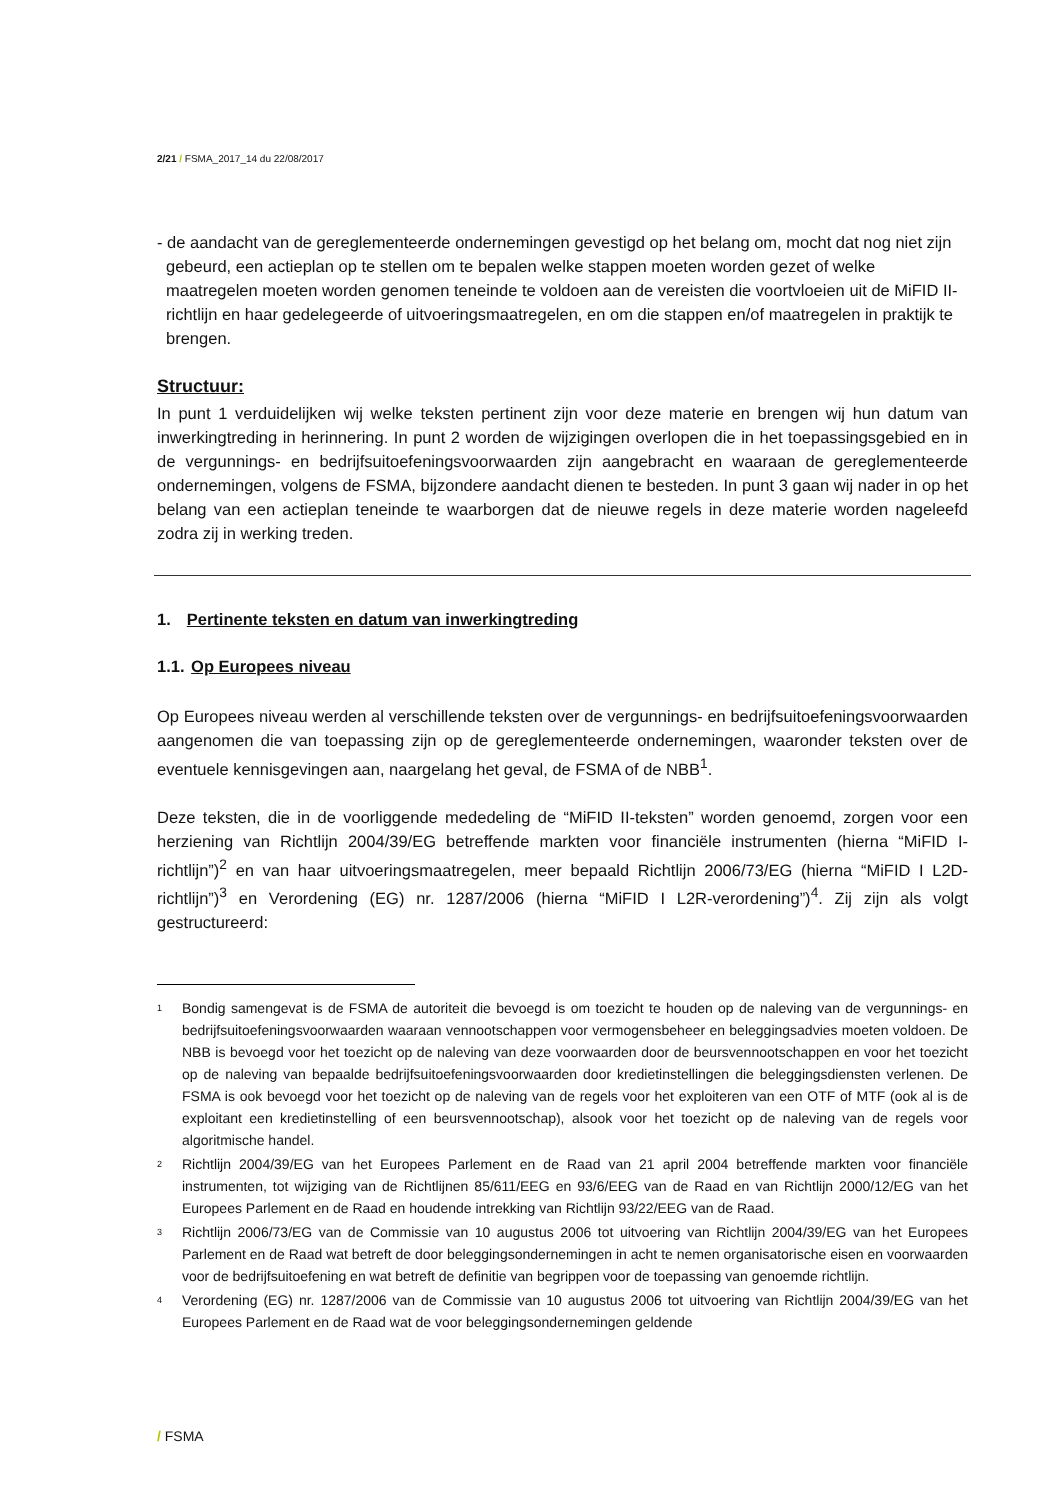2/21 / FSMA_2017_14 du 22/08/2017
- de aandacht van de gereglementeerde ondernemingen gevestigd op het belang om, mocht dat nog niet zijn gebeurd, een actieplan op te stellen om te bepalen welke stappen moeten worden gezet of welke maatregelen moeten worden genomen teneinde te voldoen aan de vereisten die voortvloeien uit de MiFID II-richtlijn en haar gedelegeerde of uitvoeringsmaatregelen, en om die stappen en/of maatregelen in praktijk te brengen.
Structuur:
In punt 1 verduidelijken wij welke teksten pertinent zijn voor deze materie en brengen wij hun datum van inwerkingtreding in herinnering. In punt 2 worden de wijzigingen overlopen die in het toepassingsgebied en in de vergunnings- en bedrijfsuitoefeningsvoorwaarden zijn aangebracht en waaraan de gereglementeerde ondernemingen, volgens de FSMA, bijzondere aandacht dienen te besteden. In punt 3 gaan wij nader in op het belang van een actieplan teneinde te waarborgen dat de nieuwe regels in deze materie worden nageleefd zodra zij in werking treden.
1. Pertinente teksten en datum van inwerkingtreding
1.1. Op Europees niveau
Op Europees niveau werden al verschillende teksten over de vergunnings- en bedrijfsuitoefeningsvoorwaarden aangenomen die van toepassing zijn op de gereglementeerde ondernemingen, waaronder teksten over de eventuele kennisgevingen aan, naargelang het geval, de FSMA of de NBB<sup>1</sup>.
Deze teksten, die in de voorliggende mededeling de “MiFID II-teksten” worden genoemd, zorgen voor een herziening van Richtlijn 2004/39/EG betreffende markten voor financiële instrumenten (hierna “MiFID I-richtlijn”)<sup>2</sup> en van haar uitvoeringsmaatregelen, meer bepaald Richtlijn 2006/73/EG (hierna “MiFID I L2D-richtlijn”)<sup>3</sup> en Verordening (EG) nr. 1287/2006 (hierna “MiFID I L2R-verordening”)<sup>4</sup>. Zij zijn als volgt gestructureerd:
<sup>1</sup>
Bondig samengevat is de FSMA de autoriteit die bevoegd is om toezicht te houden op de naleving van de vergunnings- en bedrijfsuitoefeningsvoorwaarden waaraan vennootschappen voor vermogensbeheer en beleggingsadvies moeten voldoen. De NBB is bevoegd voor het toezicht op de naleving van deze voorwaarden door de beursvennootschappen en voor het toezicht op de naleving van bepaalde bedrijfsuitoefeningsvoorwaarden door kredietinstellingen die beleggingsdiensten verlenen. De FSMA is ook bevoegd voor het toezicht op de naleving van de regels voor het exploiteren van een OTF of MTF (ook al is de exploitant een kredietinstelling of een beursvennootschap), alsook voor het toezicht op de naleving van de regels voor algoritmische handel.
<sup>2</sup>
Richtlijn 2004/39/EG van het Europees Parlement en de Raad van 21 april 2004 betreffende markten voor financiële instrumenten, tot wijziging van de Richtlijnen 85/611/EEG en 93/6/EEG van de Raad en van Richtlijn 2000/12/EG van het Europees Parlement en de Raad en houdende intrekking van Richtlijn 93/22/EEG van de Raad.
<sup>3</sup>
Richtlijn 2006/73/EG van de Commissie van 10 augustus 2006 tot uitvoering van Richtlijn 2004/39/EG van het Europees Parlement en de Raad wat betreft de door beleggingsondernemingen in acht te nemen organisatorische eisen en voorwaarden voor de bedrijfsuitoefening en wat betreft de definitie van begrippen voor de toepassing van genoemde richtlijn.
<sup>4</sup>
Verordening (EG) nr. 1287/2006 van de Commissie van 10 augustus 2006 tot uitvoering van Richtlijn 2004/39/EG van het Europees Parlement en de Raad wat de voor beleggingsondernemingen geldende
/ FSMA